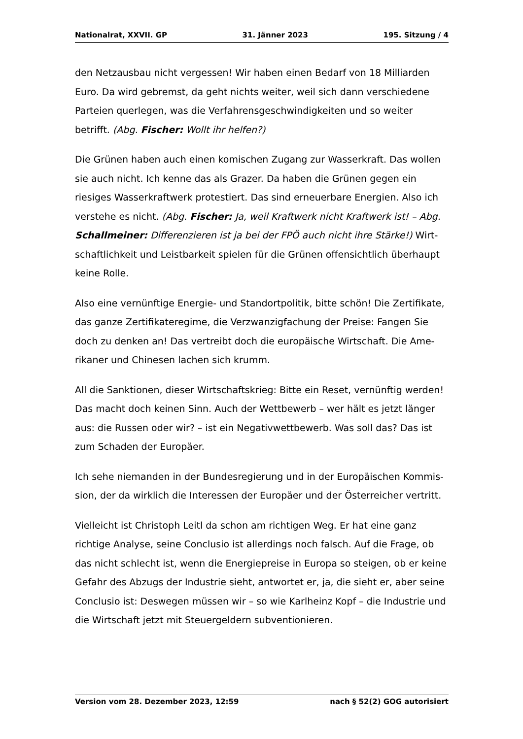Nationalrat, XXVII. GP 31. Jänner 2023 195. Sitzung / 4
den Netzausbau nicht vergessen! Wir haben einen Bedarf von 18 Mil­liarden Euro. Da wird gebremst, da geht nichts weiter, weil sich dann verschie­dene Parteien querlegen, was die Verfahrensgeschwindigkeiten und so weiter betrifft. (Abg. Fischer: Wollt ihr helfen?)
Die Grünen haben auch einen komischen Zugang zur Wasserkraft. Das wollen sie auch nicht. Ich kenne das als Grazer. Da haben die Grünen gegen ein riesiges Wasserkraftwerk protestiert. Das sind erneuerbare Energien. Also ich verstehe es nicht. (Abg. Fischer: Ja, weil Kraftwerk nicht Kraftwerk ist! – Abg. Schallmeiner: Differenzieren ist ja bei der FPÖ auch nicht ihre Stärke!) Wirt­schaftlichkeit und Leistbarkeit spielen für die Grünen offensichtlich über­haupt keine Rolle.
Also eine vernünftige Energie- und Standortpolitik, bitte schön! Die Zertifikate, das ganze Zertifikateregime, die Verzwanzigfachung der Preise: Fangen Sie doch zu denken an! Das vertreibt doch die europäische Wirtschaft. Die Ame­rikaner und Chinesen lachen sich krumm.
All die Sanktionen, dieser Wirtschaftskrieg: Bitte ein Reset, vernünftig werden! Das macht doch keinen Sinn. Auch der Wettbewerb – wer hält es jetzt län­ger aus: die Russen oder wir? – ist ein Negativwettbewerb. Was soll das? Das ist zum Schaden der Europäer.
Ich sehe niemanden in der Bundesregierung und in der Europäischen Kommis­sion, der da wirklich die Interessen der Europäer und der Österreicher vertritt.
Vielleicht ist Christoph Leitl da schon am richtigen Weg. Er hat eine ganz richtige Analyse, seine Conclusio ist allerdings noch falsch. Auf die Frage, ob das nicht schlecht ist, wenn die Energiepreise in Europa so steigen, ob er keine Gefahr des Abzugs der Industrie sieht, antwortet er, ja, die sieht er, aber seine Conclusio ist: Deswegen müssen wir – so wie Karlheinz Kopf – die Industrie und die Wirtschaft jetzt mit Steuergeldern subventionieren.
Version vom 28. Dezember 2023, 12:59 nach § 52(2) GOG autorisiert